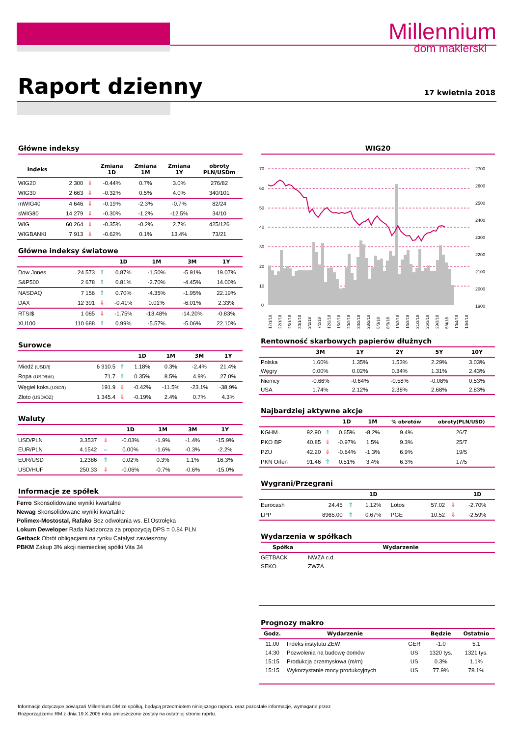Millennium
dom maklerski
Raport dzienny 17 kwietnia 2018
Główne indeksy
| Indeks | | | Zmiana 1D | Zmiana 1M | Zmiana 1Y | obroty PLN/USDm |
| --- | --- | --- | --- | --- | --- | --- |
| WIG20 | 2 300 | ⇓ | -0.44% | 0.7% | 3.0% | 276/82 |
| WIG30 | 2 663 | ⇓ | -0.32% | 0.5% | 4.0% | 340/101 |
| mWIG40 | 4 646 | ⇓ | -0.19% | -2.3% | -0.7% | 82/24 |
| sWIG80 | 14 279 | ⇓ | -0.30% | -1.2% | -12.5% | 34/10 |
| WIG | 60 264 | ⇓ | -0.35% | -0.2% | 2.7% | 425/126 |
| WIGBANKI | 7 913 | ⇓ | -0.62% | 0.1% | 13.4% | 73/21 |
Główne indeksy światowe
| | | | 1D | 1M | 3M | 1Y |
| --- | --- | --- | --- | --- | --- | --- |
| Dow Jones | 24 573 | ⇑ | 0.87% | -1.50% | -5.91% | 19.07% |
| S&P500 | 2 678 | ⇑ | 0.81% | -2.70% | -4.45% | 14.00% |
| NASDAQ | 7 156 | ⇑ | 0.70% | -4.35% | -1.95% | 22.19% |
| DAX | 12 391 | ⇓ | -0.41% | 0.01% | -6.01% | 2.33% |
| RTSI$ | 1 085 | ⇓ | -1.75% | -13.48% | -14.20% | -0.83% |
| XU100 | 110 688 | ⇑ | 0.99% | -5.57% | -5.06% | 22.10% |
Surowce
| | | | 1D | 1M | 3M | 1Y |
| --- | --- | --- | --- | --- | --- | --- |
| Miedź (USD/t) | 6 910.5 | ⇑ | 1.18% | 0.3% | -2.4% | 21.4% |
| Ropa (USD/bbl) | 71.7 | ⇑ | 0.35% | 8.5% | 4.9% | 27.0% |
| Węgiel koks. (USD/t) | 191.9 | ⇓ | -0.42% | -11.5% | -23.1% | -38.9% |
| Złoto (USD/OZ) | 1 345.4 | ⇓ | -0.19% | 2.4% | 0.7% | 4.3% |
Waluty
| | | | 1D | 1M | 3M | 1Y |
| --- | --- | --- | --- | --- | --- | --- |
| USD/PLN | 3.3537 | ⇓ | -0.03% | -1.9% | -1.4% | -15.9% |
| EUR/PLN | 4.1542 | ⇔ | 0.00% | -1.6% | -0.3% | -2.2% |
| EUR/USD | 1.2386 | ⇑ | 0.02% | 0.3% | 1.1% | 16.3% |
| USD/HUF | 250.33 | ⇓ | -0.06% | -0.7% | -0.6% | -15.0% |
Informacje ze spółek
Ferro Skonsolidowane wyniki kwartalne
Newag Skonsolidowane wyniki kwartalne
Polimex-Mostostal, Rafako Bez odwołania ws. El.Ostrołęka
Lokum Deweloper Rada Nadzorcza za propozycją DPS = 0.84 PLN
Getback Obrót obligacjami na rynku Catalyst zawieszony
PBKM Zakup 3% akcji niemieckiej spółki Vita 34
WIG20
70
60
50
40
30
20
10
0
2700
2600
2500
2400
2300
2200
2100
2000
1900
17/1/18
22/1/18
25/1/18
30/1/18
2/2/18
7/2/18
12/2/18
15/2/18
20/2/18
23/2/18
28/2/18
5/3/18
8/3/18
13/3/18
16/3/18
21/3/18
26/3/18
29/3/18
5/4/18
10/4/18
13/4/18
Rentowność skarbowych papierów dłużnych
| | 3M | 1Y | 2Y | 5Y | 10Y |
| --- | --- | --- | --- | --- | --- |
| Polska | 1.60% | 1.35% | 1.53% | 2.29% | 3.03% |
| Węgry | 0.00% | 0.02% | 0.34% | 1.31% | 2.43% |
| Niemcy | -0.66% | -0.64% | -0.58% | -0.08% | 0.53% |
| USA | 1.74% | 2.12% | 2.38% | 2.68% | 2.83% |
Najbardziej aktywne akcje
| | | | 1D | 1M | % obrotów | obroty(PLN/USD) |
| --- | --- | --- | --- | --- | --- | --- |
| KGHM | 92.90 | ⇑ | 0.65% | -8.2% | 9.4% | 26/7 |
| PKO BP | 40.85 | ⇓ | -0.97% | 1.5% | 9.3% | 25/7 |
| PZU | 42.20 | ⇓ | -0.64% | -1.3% | 6.9% | 19/5 |
| PKN Orlen | 91.46 | ⇑ | 0.51% | 3.4% | 6.3% | 17/5 |
Wygrani/Przegrani
| | | | 1D | | | | 1D |
| --- | --- | --- | --- | --- | --- | --- | --- |
| Eurocash | 24.45 | ⇑ | 1.12% | Lotos | 57.02 | ⇓ | -2.70% |
| LPP | 8965.00 | ⇑ | 0.67% | PGE | 10.52 | ⇓ | -2.59% |
Wydarzenia w spółkach
| Spółka | Wydarzenie |
| --- | --- |
| GETBACK | NWZA c.d. |
| SEKO | ZWZA |
Prognozy makro
| Godz. | Wydarzenie | | Będzie | Ostatnio |
| --- | --- | --- | --- | --- |
| 11:00 | Indeks instytutu ZEW | GER | -1.0 | 5.1 |
| 14:30 | Pozwolenia na budowę domów | US | 1320 tys. | 1321 tys. |
| 15:15 | Produkcja przemysłowa (m/m) | US | 0.3% | 1.1% |
| 15:15 | Wykorzystanie mocy produkcyjnych | US | 77.9% | 78.1% |
Informacje dotyczące powiązań Millennium DM ze spółką, będącą przedmiotem niniejszego raportu oraz pozostałe informacje, wymagane przez Rozporządzenie RM z dnia 19.X.2005 roku umieszczone zostały na ostatniej stronie raprtu.